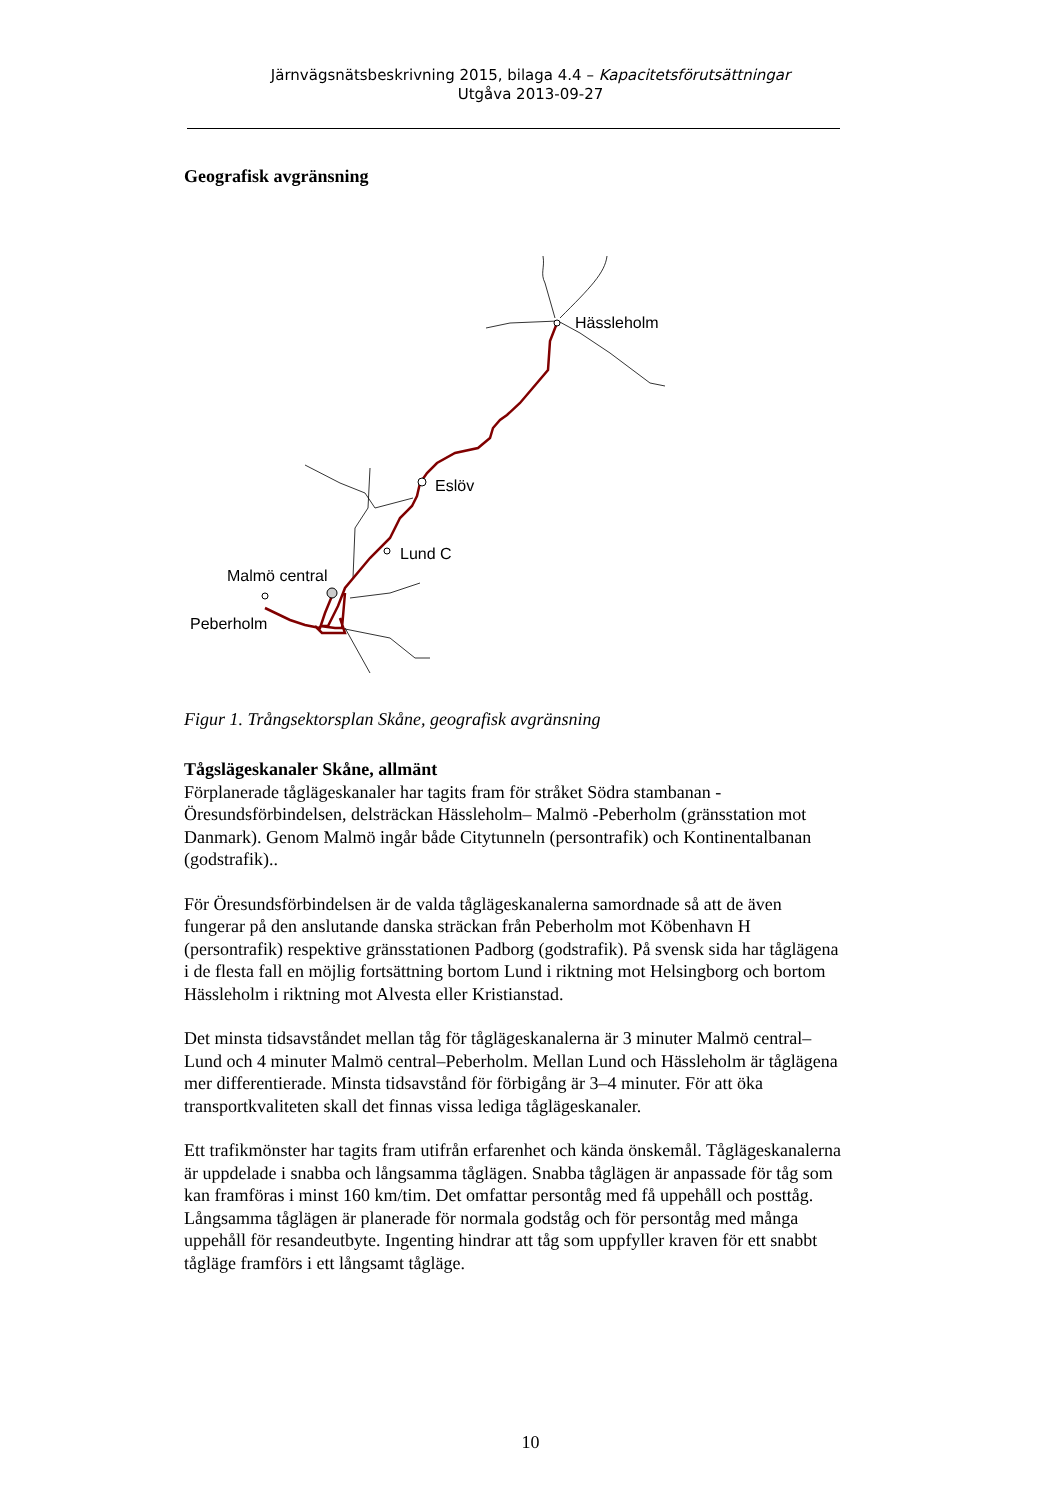Järnvägsnätsbeskrivning 2015, bilaga 4.4 – Kapacitetsförutsättningar
Utgåva 2013-09-27
Geografisk avgränsning
Hässleholm
Eslöv
Lund C
Malmö central
Peberholm
Figur 1. Trångsektorsplan Skåne, geografisk avgränsning
Tågslägeskanaler Skåne, allmänt
Förplanerade tåglägeskanaler har tagits fram för stråket Södra stambanan - Öresundsförbindelsen, delsträckan Hässleholm– Malmö -Peberholm (gränsstation mot Danmark). Genom Malmö ingår både Citytunneln (persontrafik) och Kontinentalbanan (godstrafik)..
För Öresundsförbindelsen är de valda tåglägeskanalerna samordnade så att de även fungerar på den anslutande danska sträckan från Peberholm mot Köbenhavn H (persontrafik) respektive gränsstationen Padborg (godstrafik). På svensk sida har tåglägena i de flesta fall en möjlig fortsättning bortom Lund i riktning mot Helsingborg och bortom Hässleholm i riktning mot Alvesta eller Kristianstad.
Det minsta tidsavståndet mellan tåg för tåglägeskanalerna är 3 minuter Malmö central–Lund och 4 minuter Malmö central–Peberholm. Mellan Lund och Hässleholm är tåglägena mer differentierade. Minsta tidsavstånd för förbigång är 3–4 minuter. För att öka transportkvaliteten skall det finnas vissa lediga tåglägeskanaler.
Ett trafikmönster har tagits fram utifrån erfarenhet och kända önskemål. Tåglägeskanalerna är uppdelade i snabba och långsamma tåglägen. Snabba tåglägen är anpassade för tåg som kan framföras i minst 160 km/tim. Det omfattar persontåg med få uppehåll och posttåg. Långsamma tåglägen är planerade för normala godståg och för persontåg med många uppehåll för resandeutbyte. Ingenting hindrar att tåg som uppfyller kraven för ett snabbt tågläge framförs i ett långsamt tågläge.
10